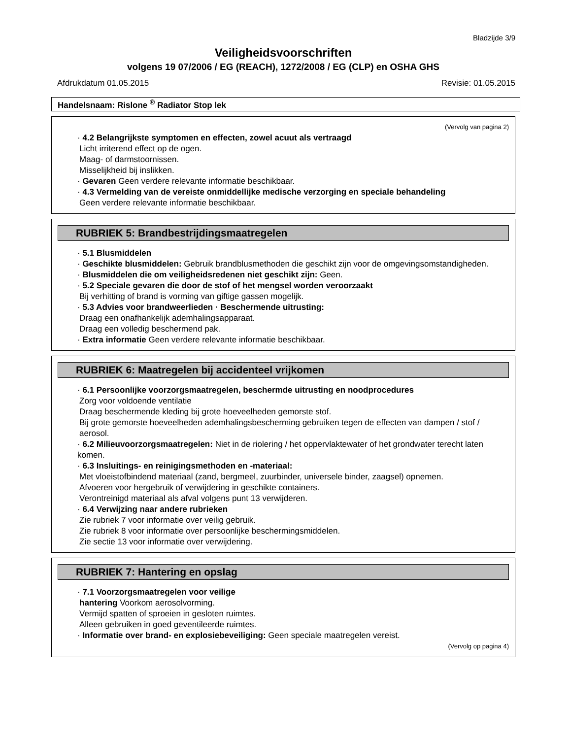Bladzijde 3/9
Veiligheidsvoorschriften
volgens 19 07/2006 / EG (REACH), 1272/2008 / EG (CLP) en OSHA GHS
Afdrukdatum 01.05.2015 Revisie: 01.05.2015
Handelsnaam: Rislone <sup>®</sup> Radiator Stop lek
(Vervolg van pagina 2)
· 4.2 Belangrijkste symptomen en effecten, zowel acuut als vertraagd
Licht irriterend effect op de ogen.
Maag- of darmstoornissen.
Misselijkheid bij inslikken.
· Gevaren Geen verdere relevante informatie beschikbaar.
· 4.3 Vermelding van de vereiste onmiddellijke medische verzorging en speciale behandeling
Geen verdere relevante informatie beschikbaar.
RUBRIEK 5: Brandbestrijdingsmaatregelen
· 5.1 Blusmiddelen
· Geschikte blusmiddelen: Gebruik brandblusmethoden die geschikt zijn voor de omgevingsomstandigheden.
· Blusmiddelen die om veiligheidsredenen niet geschikt zijn: Geen.
· 5.2 Speciale gevaren die door de stof of het mengsel worden veroorzaakt
Bij verhitting of brand is vorming van giftige gassen mogelijk.
· 5.3 Advies voor brandweerlieden · Beschermende uitrusting:
Draag een onafhankelijk ademhalingsapparaat.
Draag een volledig beschermend pak.
· Extra informatie Geen verdere relevante informatie beschikbaar.
RUBRIEK 6: Maatregelen bij accidenteel vrijkomen
· 6.1 Persoonlijke voorzorgsmaatregelen, beschermde uitrusting en noodprocedures
Zorg voor voldoende ventilatie
Draag beschermende kleding bij grote hoeveelheden gemorste stof.
Bij grote gemorste hoeveelheden ademhalingsbescherming gebruiken tegen de effecten van dampen / stof / aerosol.
· 6.2 Milieuvoorzorgsmaatregelen: Niet in de riolering / het oppervlaktewater of het grondwater terecht laten komen.
· 6.3 Insluitings- en reinigingsmethoden en -materiaal:
Met vloeistofbindend materiaal (zand, bergmeel, zuurbinder, universele binder, zaagsel) opnemen.
Afvoeren voor hergebruik of verwijdering in geschikte containers.
Verontreinigd materiaal als afval volgens punt 13 verwijderen.
· 6.4 Verwijzing naar andere rubrieken
Zie rubriek 7 voor informatie over veilig gebruik.
Zie rubriek 8 voor informatie over persoonlijke beschermingsmiddelen.
Zie sectie 13 voor informatie over verwijdering.
RUBRIEK 7: Hantering en opslag
· 7.1 Voorzorgsmaatregelen voor veilige
hantering Voorkom aerosolvorming.
Vermijd spatten of sproeien in gesloten ruimtes.
Alleen gebruiken in goed geventileerde ruimtes.
· Informatie over brand- en explosiebeveiliging: Geen speciale maatregelen vereist.
(Vervolg op pagina 4)